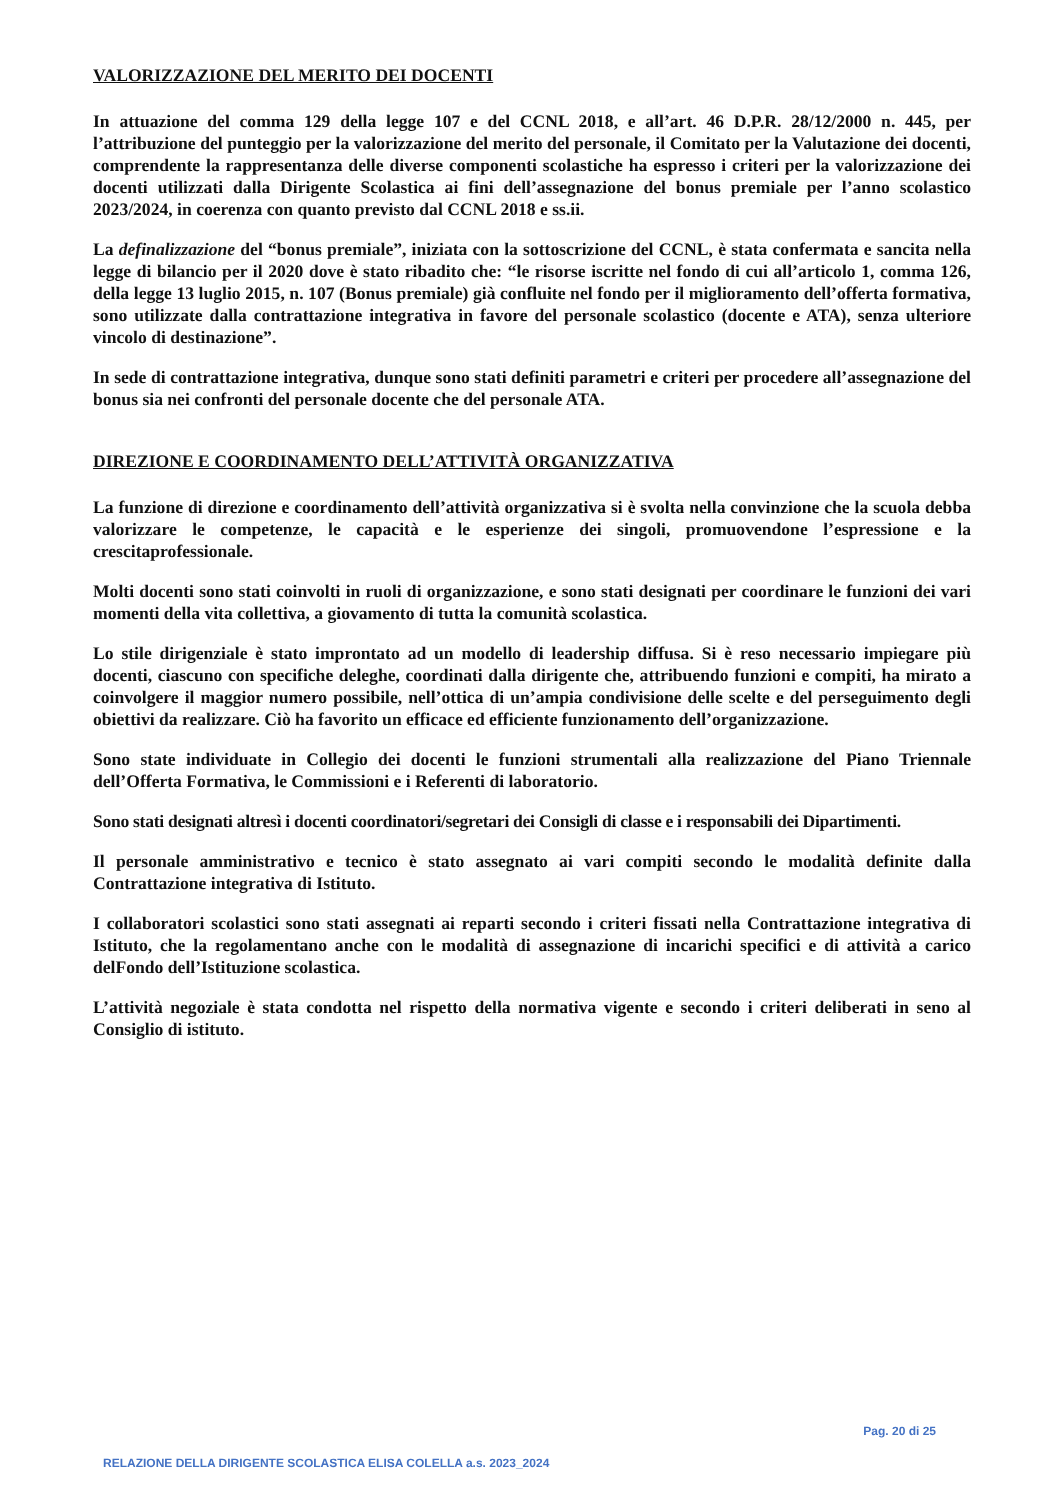VALORIZZAZIONE DEL MERITO DEI DOCENTI
In attuazione del comma 129 della legge 107 e del CCNL 2018, e all’art. 46 D.P.R. 28/12/2000 n. 445, per l’attribuzione del punteggio per la valorizzazione del merito del personale, il Comitato per la Valutazione dei docenti, comprendente la rappresentanza delle diverse componenti scolastiche ha espresso i criteri per la valorizzazione dei docenti utilizzati dalla Dirigente Scolastica ai fini dell’assegnazione del bonus premiale per l’anno scolastico 2023/2024, in coerenza con quanto previsto dal CCNL 2018 e ss.ii.
La definalizzazione del “bonus premiale”, iniziata con la sottoscrizione del CCNL, è stata confermata e sancita nella legge di bilancio per il 2020 dove è stato ribadito che: “le risorse iscritte nel fondo di cui all’articolo 1, comma 126, della legge 13 luglio 2015, n. 107 (Bonus premiale) già confluite nel fondo per il miglioramento dell’offerta formativa, sono utilizzate dalla contrattazione integrativa in favore del personale scolastico (docente e ATA), senza ulteriore vincolo di destinazione”.
In sede di contrattazione integrativa, dunque sono stati definiti parametri e criteri per procedere all’assegnazione del bonus sia nei confronti del personale docente che del personale ATA.
DIREZIONE E COORDINAMENTO DELL’ATTIVITÀ ORGANIZZATIVA
La funzione di direzione e coordinamento dell’attività organizzativa si è svolta nella convinzione che la scuola debba valorizzare le competenze, le capacità e le esperienze dei singoli, promuovendone l’espressione e la crescitaprofessionale.
Molti docenti sono stati coinvolti in ruoli di organizzazione, e sono stati designati per coordinare le funzioni dei vari momenti della vita collettiva, a giovamento di tutta la comunità scolastica.
Lo stile dirigenziale è stato improntato ad un modello di leadership diffusa. Si è reso necessario impiegare più docenti, ciascuno con specifiche deleghe, coordinati dalla dirigente che, attribuendo funzioni e compiti, ha mirato a coinvolgere il maggior numero possibile, nell’ottica di un’ampia condivisione delle scelte e del perseguimento degli obiettivi da realizzare. Ciò ha favorito un efficace ed efficiente funzionamento dell’organizzazione.
Sono state individuate in Collegio dei docenti le funzioni strumentali alla realizzazione del Piano Triennale dell’Offerta Formativa, le Commissioni e i Referenti di laboratorio.
Sono stati designati altresì i docenti coordinatori/segretari dei Consigli di classe e i responsabili dei Dipartimenti.
Il personale amministrativo e tecnico è stato assegnato ai vari compiti secondo le modalità definite dalla Contrattazione integrativa di Istituto.
I collaboratori scolastici sono stati assegnati ai reparti secondo i criteri fissati nella Contrattazione integrativa di Istituto, che la regolamentano anche con le modalità di assegnazione di incarichi specifici e di attività a carico delFondo dell’Istituzione scolastica.
L’attività negoziale è stata condotta nel rispetto della normativa vigente e secondo i criteri deliberati in seno al Consiglio di istituto.
Pag. 20 di 25
RELAZIONE DELLA DIRIGENTE SCOLASTICA ELISA COLELLA a.s. 2023_2024